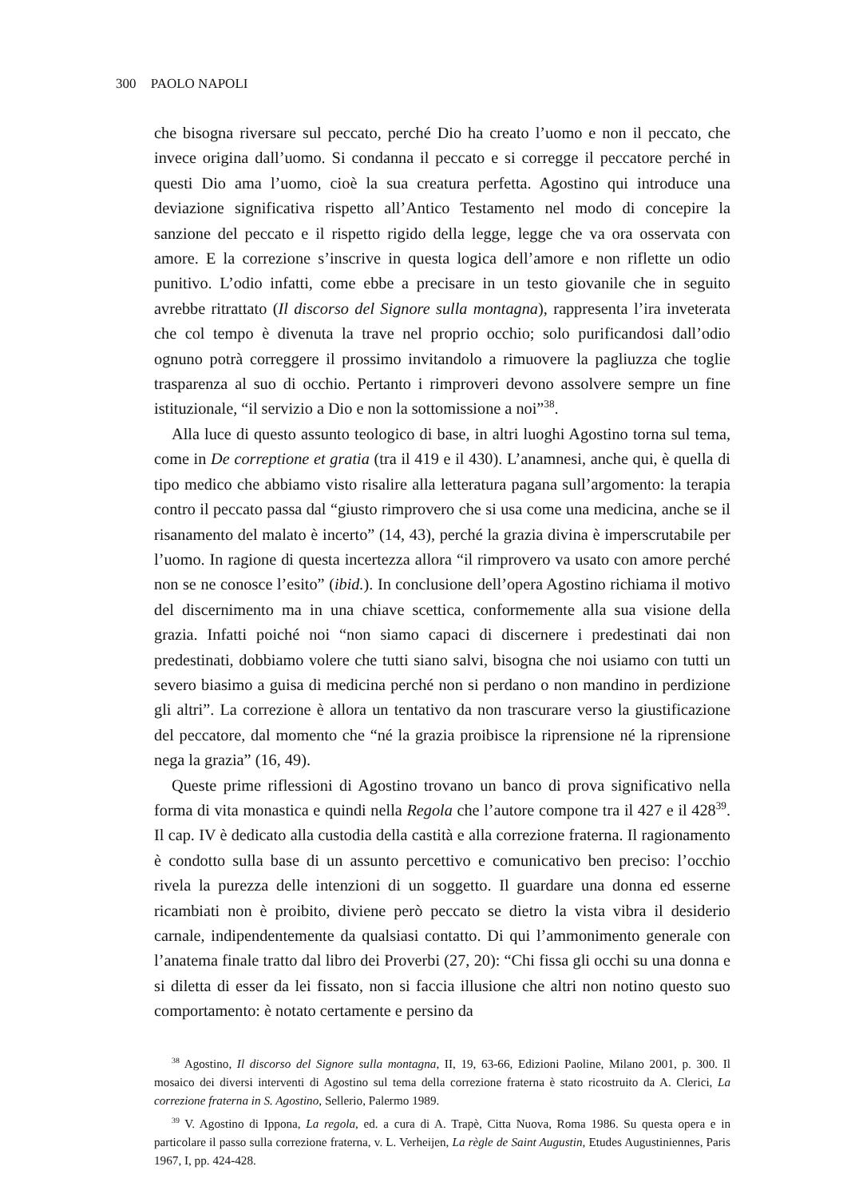300 PAOLO NAPOLI
che bisogna riversare sul peccato, perché Dio ha creato l’uomo e non il peccato, che invece origina dall’uomo. Si condanna il peccato e si corregge il peccatore perché in questi Dio ama l’uomo, cioè la sua creatura perfetta. Agostino qui introduce una deviazione significativa rispetto all’Antico Testamento nel modo di concepire la sanzione del peccato e il rispetto rigido della legge, legge che va ora osservata con amore. E la correzione s’inscrive in questa logica dell’amore e non riflette un odio punitivo. L’odio infatti, come ebbe a precisare in un testo giovanile che in seguito avrebbe ritrattato (Il discorso del Signore sulla montagna), rappresenta l’ira inveterata che col tempo è divenuta la trave nel proprio occhio; solo purificandosi dall’odio ognuno potrà correggere il prossimo invitandolo a rimuovere la pagliuzza che toglie trasparenza al suo di occhio. Pertanto i rimproveri devono assolvere sempre un fine istituzionale, “il servizio a Dio e non la sottomissione a noi”<sup>38</sup>.
Alla luce di questo assunto teologico di base, in altri luoghi Agostino torna sul tema, come in De correptione et gratia (tra il 419 e il 430). L’anamnesi, anche qui, è quella di tipo medico che abbiamo visto risalire alla letteratura pagana sull’argomento: la terapia contro il peccato passa dal “giusto rimprovero che si usa come una medicina, anche se il risanamento del malato è incerto” (14, 43), perché la grazia divina è imperscrutabile per l’uomo. In ragione di questa incertezza allora “il rimprovero va usato con amore perché non se ne conosce l’esito” (ibid.). In conclusione dell’opera Agostino richiama il motivo del discernimento ma in una chiave scettica, conformemente alla sua visione della grazia. Infatti poiché noi “non siamo capaci di discernere i predestinati dai non predestinati, dobbiamo volere che tutti siano salvi, bisogna che noi usiamo con tutti un severo biasimo a guisa di medicina perché non si perdano o non mandino in perdizione gli altri”. La correzione è allora un tentativo da non trascurare verso la giustificazione del peccatore, dal momento che “né la grazia proibisce la riprensione né la riprensione nega la grazia” (16, 49).
Queste prime riflessioni di Agostino trovano un banco di prova significativo nella forma di vita monastica e quindi nella Regola che l’autore compone tra il 427 e il 428<sup>39</sup>. Il cap. IV è dedicato alla custodia della castità e alla correzione fraterna. Il ragionamento è condotto sulla base di un assunto percettivo e comunicativo ben preciso: l’occhio rivela la purezza delle intenzioni di un soggetto. Il guardare una donna ed esserne ricambiati non è proibito, diviene però peccato se dietro la vista vibra il desiderio carnale, indipendentemente da qualsiasi contatto. Di qui l’ammonimento generale con l’anatema finale tratto dal libro dei Proverbi (27, 20): “Chi fissa gli occhi su una donna e si diletta di esser da lei fissato, non si faccia illusione che altri non notino questo suo comportamento: è notato certamente e persino da
<sup>38</sup> Agostino, Il discorso del Signore sulla montagna, II, 19, 63-66, Edizioni Paoline, Milano 2001, p. 300. Il mosaico dei diversi interventi di Agostino sul tema della correzione fraterna è stato ricostruito da A. Clerici, La correzione fraterna in S. Agostino, Sellerio, Palermo 1989.
<sup>39</sup> V. Agostino di Ippona, La regola, ed. a cura di A. Trapè, Citta Nuova, Roma 1986. Su questa opera e in particolare il passo sulla correzione fraterna, v. L. Verheijen, La règle de Saint Augustin, Etudes Augustiniennes, Paris 1967, I, pp. 424-428.